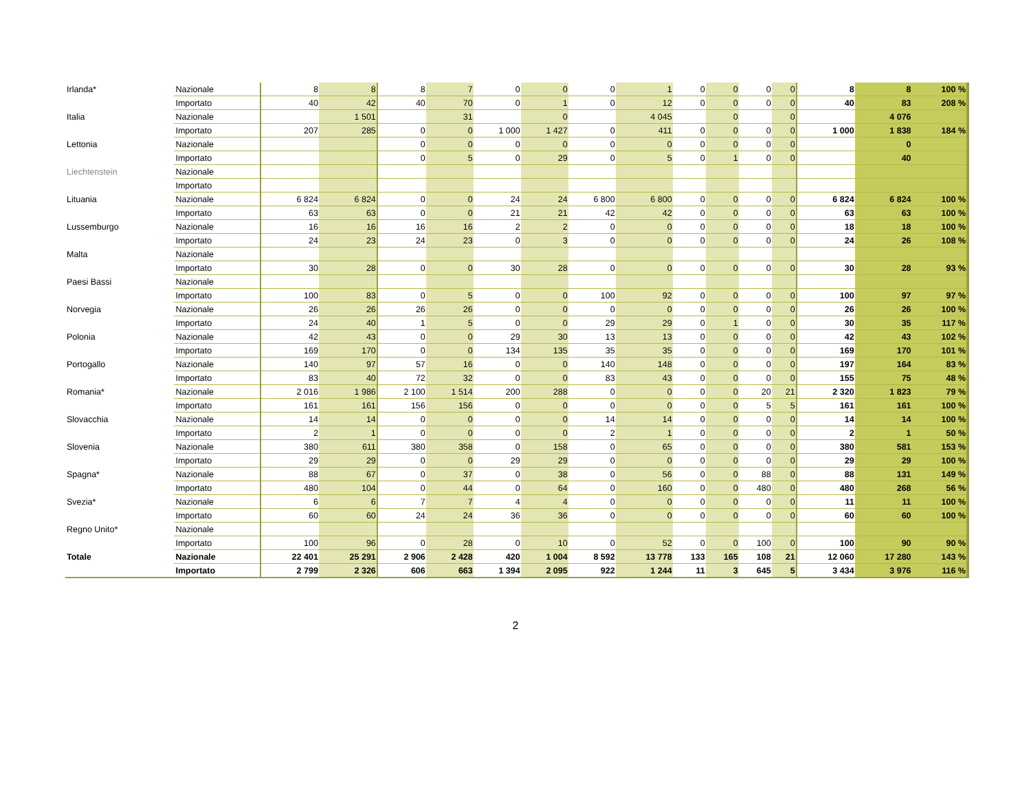| Irlanda* | Nazionale | 8 | 8 | 8 | 7 | 0 | 0 | 0 | 1 | 0 | 0 | 0 | 0 | 8 | 8 | 100 % |
| | Importato | 40 | 42 | 40 | 70 | 0 | 1 | 0 | 12 | 0 | 0 | 0 | 0 | 40 | 83 | 208 % |
| Italia | Nazionale | | 1 501 | | 31 | | 0 | | 4 045 | | 0 | | 0 | | 4 076 | |
| | Importato | 207 | 285 | 0 | 0 | 1 000 | 1 427 | 0 | 411 | 0 | 0 | 0 | 0 | 1 000 | 1 838 | 184 % |
| Lettonia | Nazionale | | | 0 | 0 | 0 | 0 | 0 | 0 | 0 | 0 | 0 | 0 | | 0 | |
| | Importato | | | 0 | 5 | 0 | 29 | 0 | 5 | 0 | 1 | 0 | 0 | | 40 | |
| Liechtenstein | Nazionale | | | | | | | | | | | | | | | |
| | Importato | | | | | | | | | | | | | | | |
| Lituania | Nazionale | 6 824 | 6 824 | 0 | 0 | 24 | 24 | 6 800 | 6 800 | 0 | 0 | 0 | 0 | 6 824 | 6 824 | 100 % |
| | Importato | 63 | 63 | 0 | 0 | 21 | 21 | 42 | 42 | 0 | 0 | 0 | 0 | 63 | 63 | 100 % |
| Lussemburgo | Nazionale | 16 | 16 | 16 | 16 | 2 | 2 | 0 | 0 | 0 | 0 | 0 | 0 | 18 | 18 | 100 % |
| | Importato | 24 | 23 | 24 | 23 | 0 | 3 | 0 | 0 | 0 | 0 | 0 | 0 | 24 | 26 | 108 % |
| Malta | Nazionale | | | | | | | | | | | | | | | |
| | Importato | 30 | 28 | 0 | 0 | 30 | 28 | 0 | 0 | 0 | 0 | 0 | 0 | 30 | 28 | 93 % |
| Paesi Bassi | Nazionale | | | | | | | | | | | | | | | |
| | Importato | 100 | 83 | 0 | 5 | 0 | 0 | 100 | 92 | 0 | 0 | 0 | 0 | 100 | 97 | 97 % |
| Norvegia | Nazionale | 26 | 26 | 26 | 26 | 0 | 0 | 0 | 0 | 0 | 0 | 0 | 0 | 26 | 26 | 100 % |
| | Importato | 24 | 40 | 1 | 5 | 0 | 0 | 29 | 29 | 0 | 1 | 0 | 0 | 30 | 35 | 117 % |
| Polonia | Nazionale | 42 | 43 | 0 | 0 | 29 | 30 | 13 | 13 | 0 | 0 | 0 | 0 | 42 | 43 | 102 % |
| | Importato | 169 | 170 | 0 | 0 | 134 | 135 | 35 | 35 | 0 | 0 | 0 | 0 | 169 | 170 | 101 % |
| Portogallo | Nazionale | 140 | 97 | 57 | 16 | 0 | 0 | 140 | 148 | 0 | 0 | 0 | 0 | 197 | 164 | 83 % |
| | Importato | 83 | 40 | 72 | 32 | 0 | 0 | 83 | 43 | 0 | 0 | 0 | 0 | 155 | 75 | 48 % |
| Romania* | Nazionale | 2 016 | 1 986 | 2 100 | 1 514 | 200 | 288 | 0 | 0 | 0 | 0 | 20 | 21 | 2 320 | 1 823 | 79 % |
| | Importato | 161 | 161 | 156 | 156 | 0 | 0 | 0 | 0 | 0 | 0 | 5 | 5 | 161 | 161 | 100 % |
| Slovacchia | Nazionale | 14 | 14 | 0 | 0 | 0 | 0 | 14 | 14 | 0 | 0 | 0 | 0 | 14 | 14 | 100 % |
| | Importato | 2 | 1 | 0 | 0 | 0 | 0 | 2 | 1 | 0 | 0 | 0 | 0 | 2 | 1 | 50 % |
| Slovenia | Nazionale | 380 | 611 | 380 | 358 | 0 | 158 | 0 | 65 | 0 | 0 | 0 | 0 | 380 | 581 | 153 % |
| | Importato | 29 | 29 | 0 | 0 | 29 | 29 | 0 | 0 | 0 | 0 | 0 | 0 | 29 | 29 | 100 % |
| Spagna* | Nazionale | 88 | 67 | 0 | 37 | 0 | 38 | 0 | 56 | 0 | 0 | 88 | 0 | 88 | 131 | 149 % |
| | Importato | 480 | 104 | 0 | 44 | 0 | 64 | 0 | 160 | 0 | 0 | 480 | 0 | 480 | 268 | 56 % |
| Svezia* | Nazionale | 6 | 6 | 7 | 7 | 4 | 4 | 0 | 0 | 0 | 0 | 0 | 0 | 11 | 11 | 100 % |
| | Importato | 60 | 60 | 24 | 24 | 36 | 36 | 0 | 0 | 0 | 0 | 0 | 0 | 60 | 60 | 100 % |
| Regno Unito* | Nazionale | | | | | | | | | | | | | | | |
| | Importato | 100 | 96 | 0 | 28 | 0 | 10 | 0 | 52 | 0 | 0 | 100 | 0 | 100 | 90 | 90 % |
| Totale | Nazionale | 22 401 | 25 291 | 2 906 | 2 428 | 420 | 1 004 | 8 592 | 13 778 | 133 | 165 | 108 | 21 | 12 060 | 17 280 | 143 % |
| | Importato | 2 799 | 2 326 | 606 | 663 | 1 394 | 2 095 | 922 | 1 244 | 11 | 3 | 645 | 5 | 3 434 | 3 976 | 116 % |
2